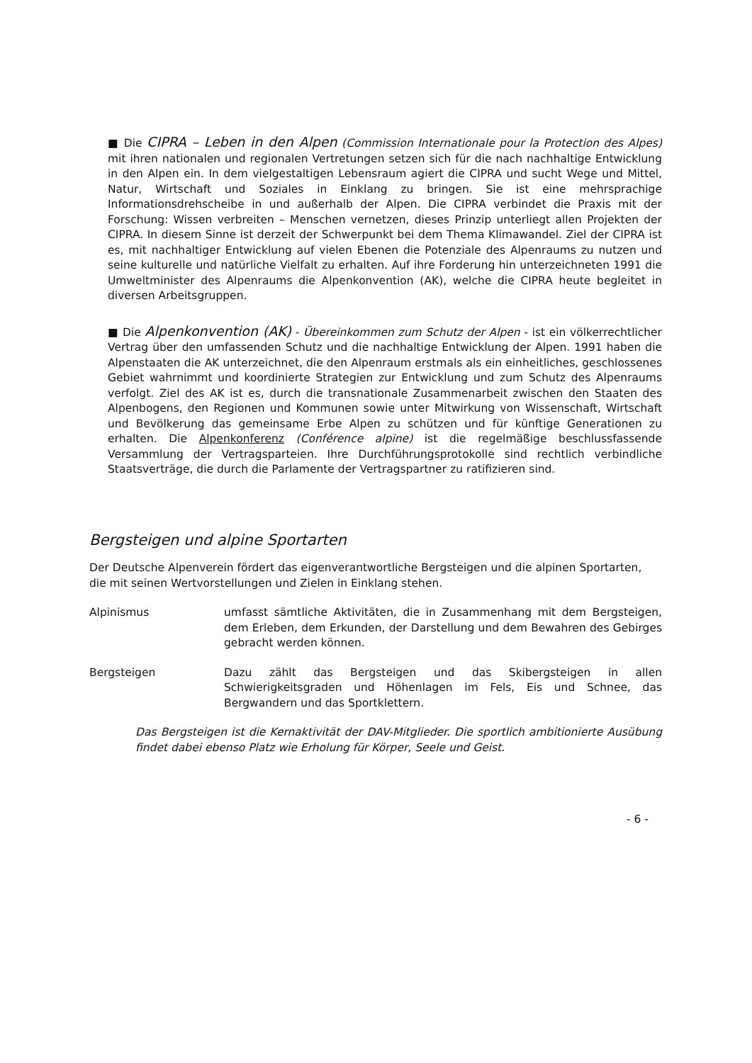■ Die CIPRA – Leben in den Alpen (Commission Internationale pour la Protection des Alpes) mit ihren nationalen und regionalen Vertretungen setzen sich für die nach nachhaltige Entwicklung in den Alpen ein. In dem vielgestaltigen Lebensraum agiert die CIPRA und sucht Wege und Mittel, Natur, Wirtschaft und Soziales in Einklang zu bringen. Sie ist eine mehrsprachige Informationsdrehscheibe in und außerhalb der Alpen. Die CIPRA verbindet die Praxis mit der Forschung: Wissen verbreiten – Menschen vernetzen, dieses Prinzip unterliegt allen Projekten der CIPRA. In diesem Sinne ist derzeit der Schwerpunkt bei dem Thema Klimawandel. Ziel der CIPRA ist es, mit nachhaltiger Entwicklung auf vielen Ebenen die Potenziale des Alpenraums zu nutzen und seine kulturelle und natürliche Vielfalt zu erhalten. Auf ihre Forderung hin unterzeichneten 1991 die Umweltminister des Alpenraums die Alpenkonvention (AK), welche die CIPRA heute begleitet in diversen Arbeitsgruppen.
■ Die Alpenkonvention (AK) - Übereinkommen zum Schutz der Alpen - ist ein völkerrechtlicher Vertrag über den umfassenden Schutz und die nachhaltige Entwicklung der Alpen. 1991 haben die Alpenstaaten die AK unterzeichnet, die den Alpenraum erstmals als ein einheitliches, geschlossenes Gebiet wahrnimmt und koordinierte Strategien zur Entwicklung und zum Schutz des Alpenraums verfolgt. Ziel des AK ist es, durch die transnationale Zusammenarbeit zwischen den Staaten des Alpenbogens, den Regionen und Kommunen sowie unter Mitwirkung von Wissenschaft, Wirtschaft und Bevölkerung das gemeinsame Erbe Alpen zu schützen und für künftige Generationen zu erhalten. Die Alpenkonferenz (Conférence alpine) ist die regelmäßige beschlussfassende Versammlung der Vertragsparteien. Ihre Durchführungsprotokolle sind rechtlich verbindliche Staatsverträge, die durch die Parlamente der Vertragspartner zu ratifizieren sind.
Bergsteigen und alpine Sportarten
Der Deutsche Alpenverein fördert das eigenverantwortliche Bergsteigen und die alpinen Sportarten, die mit seinen Wertvorstellungen und Zielen in Einklang stehen.
Alpinismus umfasst sämtliche Aktivitäten, die in Zusammenhang mit dem Bergsteigen, dem Erleben, dem Erkunden, der Darstellung und dem Bewahren des Gebirges gebracht werden können.
Bergsteigen Dazu zählt das Bergsteigen und das Skibergsteigen in allen Schwierigkeitsgraden und Höhenlagen im Fels, Eis und Schnee, das Bergwandern und das Sportklettern.
Das Bergsteigen ist die Kernaktivität der DAV-Mitglieder. Die sportlich ambitionierte Ausübung findet dabei ebenso Platz wie Erholung für Körper, Seele und Geist.
- 6 -